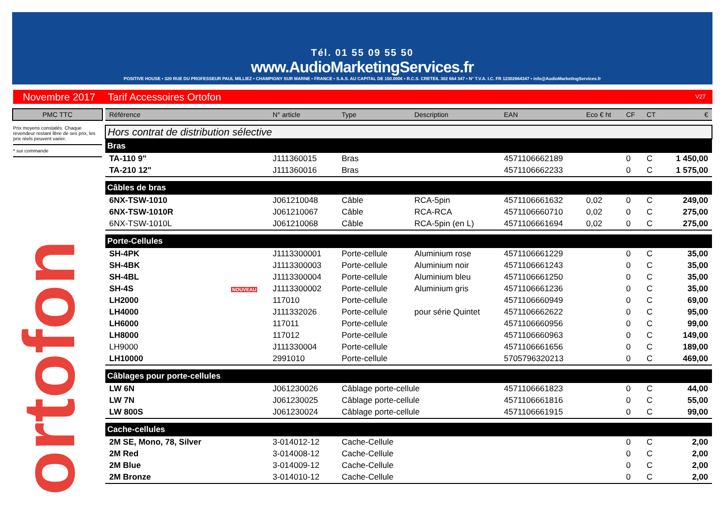Tél. 01 55 09 55 50
www.AudioMarketingServices.fr
POSITIVE HOUSE • 320 RUE DU PROFESSEUR PAUL MILLIEZ • CHAMPIGNY SUR MARNE • FRANCE • S.A.S. AU CAPITAL DE 150.000€ • R.C.S. CRETEIL 302 664 347 • N° T.V.A. I.C. FR 12302664347 • info@AudioMarketingServices.fr
Novembre 2017 Tarif Accessoires Ortofon V27
PMC TTC
Prix moyens constatés. Chaque revendeur restant libre de ses prix, les prix réels peuvent varier.
* sur commande
ortofon
| Référence | | N° article | Type | Description | EAN | Eco € ht | CF | CT | € |
| --- | --- | --- | --- | --- | --- | --- | --- | --- | --- |
| Hors contrat de distribution sélective | | | | | | | | | |
| Bras | | | | | | | | | |
| TA-110 9" | | J111360015 | Bras | | 4571106662189 | | 0 | C | 1 450,00 |
| TA-210 12" | | J111360016 | Bras | | 4571106662233 | | 0 | C | 1 575,00 |
| Câbles de bras | | | | | | | | | |
| 6NX-TSW-1010 | | J061210048 | Câble | RCA-5pin | 4571106661632 | 0,02 | 0 | C | 249,00 |
| 6NX-TSW-1010R | | J061210067 | Câble | RCA-RCA | 4571106660710 | 0,02 | 0 | C | 275,00 |
| 6NX-TSW-1010L | | J061210068 | Câble | RCA-5pin (en L) | 4571106661694 | 0,02 | 0 | C | 275,00 |
| Porte-Cellules | | | | | | | | | |
| SH-4PK | | J1113300001 | Porte-cellule | Aluminium rose | 4571106661229 | | 0 | C | 35,00 |
| SH-4BK | | J1113300003 | Porte-cellule | Aluminium noir | 4571106661243 | | 0 | C | 35,00 |
| SH-4BL | | J1113300004 | Porte-cellule | Aluminium bleu | 4571106661250 | | 0 | C | 35,00 |
| SH-4S | NOUVEAU | J1113300002 | Porte-cellule | Aluminium gris | 4571106661236 | | 0 | C | 35,00 |
| LH2000 | | 117010 | Porte-cellule | | 4571106660949 | | 0 | C | 69,00 |
| LH4000 | | J111332026 | Porte-cellule | pour série Quintet | 4571106662622 | | 0 | C | 95,00 |
| LH6000 | | 117011 | Porte-cellule | | 4571106660956 | | 0 | C | 99,00 |
| LH8000 | | 117012 | Porte-cellule | | 4571106660963 | | 0 | C | 149,00 |
| LH9000 | | J111330004 | Porte-cellule | | 4571106661656 | | 0 | C | 189,00 |
| LH10000 | | 2991010 | Porte-cellule | | 5705796320213 | | 0 | C | 469,00 |
| Câblages pour porte-cellules | | | | | | | | | |
| LW 6N | | J061230026 | Câblage porte-cellule | | 4571106661823 | | 0 | C | 44,00 |
| LW 7N | | J061230025 | Câblage porte-cellule | | 4571106661816 | | 0 | C | 55,00 |
| LW 800S | | J061230024 | Câblage porte-cellule | | 4571106661915 | | 0 | C | 99,00 |
| Cache-cellules | | | | | | | | | |
| 2M SE, Mono, 78, Silver | | 3-014012-12 | Cache-Cellule | | | | 0 | C | 2,00 |
| 2M Red | | 3-014008-12 | Cache-Cellule | | | | 0 | C | 2,00 |
| 2M Blue | | 3-014009-12 | Cache-Cellule | | | | 0 | C | 2,00 |
| 2M Bronze | | 3-014010-12 | Cache-Cellule | | | | 0 | C | 2,00 |